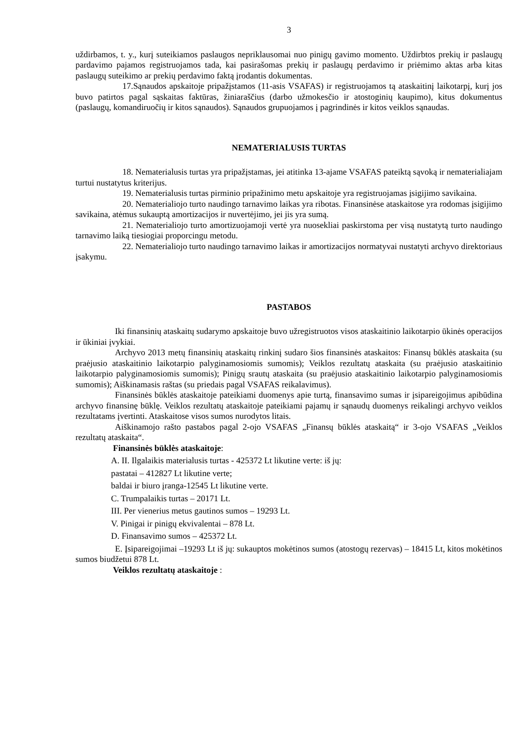3
uždirbamos, t. y., kurį suteikiamos paslaugos nepriklausomai nuo pinigų gavimo momento. Uždirbtos prekių ir paslaugų pardavimo pajamos registruojamos tada, kai pasirašomas prekių ir paslaugų perdavimo ir priėmimo aktas arba kitas paslaugų suteikimo ar prekių perdavimo faktą įrodantis dokumentas.
17.Sąnaudos apskaitoje pripažįstamos (11-asis VSAFAS) ir registruojamos tą ataskaitinį laikotarpį, kurį jos buvo patirtos pagal sąskaitas faktūras, žiniaraščius (darbo užmokesčio ir atostoginių kaupimo), kitus dokumentus (paslaugų, komandiruočių ir kitos sąnaudos). Sąnaudos grupuojamos į pagrindinės ir kitos veiklos sąnaudas.
NEMATERIALUSIS TURTAS
18. Nematerialusis turtas yra pripažįstamas, jei atitinka 13-ajame VSAFAS pateiktą sąvoką ir nematerialiajam turtui nustatytus kriterijus.
19. Nematerialusis turtas pirminio pripažinimo metu apskaitoje yra registruojamas įsigijimo savikaina.
20. Nematerialiojo turto naudingo tarnavimo laikas yra ribotas. Finansinėse ataskaitose yra rodomas įsigijimo savikaina, atėmus sukauptą amortizacijos ir nuvertėjimo, jei jis yra sumą.
21. Nematerialiojo turto amortizuojamoji vertė yra nuosekliai paskirstoma per visą nustatytą turto naudingo tarnavimo laiką tiesiogiai proporcingu metodu.
22. Nematerialiojo turto naudingo tarnavimo laikas ir amortizacijos normatyvai nustatyti archyvo direktoriaus įsakymu.
PASTABOS
Iki finansinių ataskaitų sudarymo apskaitoje buvo užregistruotos visos ataskaitinio laikotarpio ūkinės operacijos ir ūkiniai įvykiai.
Archyvo 2013 metų finansinių ataskaitų rinkinį sudaro šios finansinės ataskaitos: Finansų būklės ataskaita (su praėjusio ataskaitinio laikotarpio palyginamosiomis sumomis); Veiklos rezultatų ataskaita (su praėjusio ataskaitinio laikotarpio palyginamosiomis sumomis); Pinigų srautų ataskaita (su praėjusio ataskaitinio laikotarpio palyginamosiomis sumomis); Aiškinamasis raštas (su priedais pagal VSAFAS reikalavimus).
Finansinės būklės ataskaitoje pateikiami duomenys apie turtą, finansavimo sumas ir įsipareigojimus apibūdina archyvo finansinę būklę. Veiklos rezultatų ataskaitoje pateikiami pajamų ir sąnaudų duomenys reikalingi archyvo veiklos rezultatams įvertinti. Ataskaitose visos sumos nurodytos litais.
Aiškinamojo rašto pastabos pagal 2-ojo VSAFAS „Finansų būklės ataskaitą“ ir 3-ojo VSAFAS „Veiklos rezultatų ataskaita“.
Finansinės būklės ataskaitoje:
A. II. Ilgalaikis materialusis turtas - 425372 Lt likutine verte: iš jų:
pastatai – 412827 Lt likutine verte;
baldai ir biuro įranga-12545 Lt likutine verte.
C. Trumpalaikis turtas – 20171 Lt.
III. Per vienerius metus gautinos sumos – 19293 Lt.
V. Pinigai ir pinigų ekvivalentai – 878 Lt.
D. Finansavimo sumos – 425372 Lt.
E. Įsipareigojimai –19293 Lt iš jų: sukauptos mokėtinos sumos (atostogų rezervas) – 18415 Lt, kitos mokėtinos sumos biudžetui 878 Lt.
Veiklos rezultatų ataskaitoje :